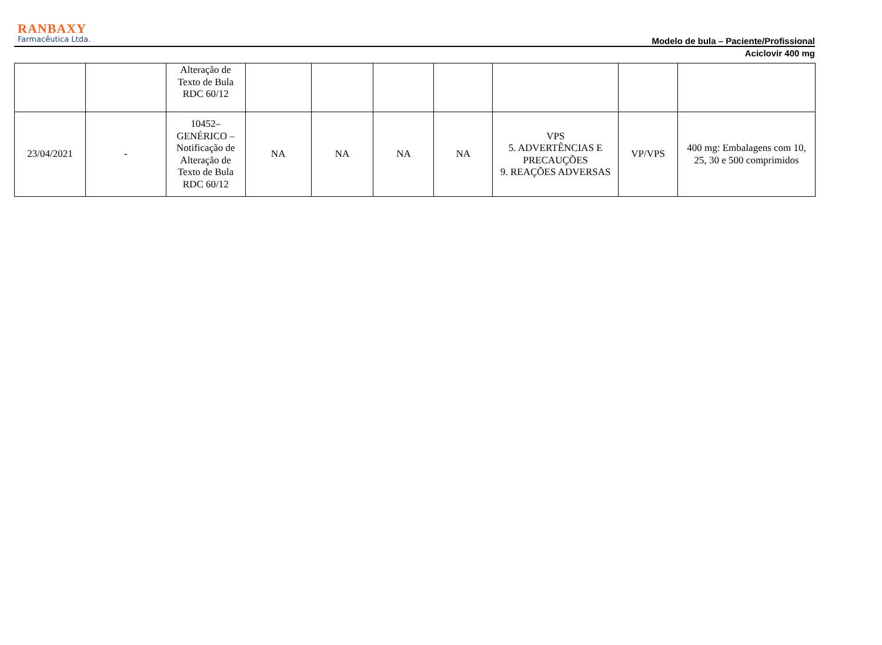RANBAXY
Farmacêutica Ltda.
Modelo de bula – Paciente/Profissional
Aciclovir 400 mg
| | | Alteração de Texto de Bula RDC 60/12 | | | | | | | |
| 23/04/2021 | - | 10452– GENÉRICO – Notificação de Alteração de Texto de Bula RDC 60/12 | NA | NA | NA | NA | VPS 5. ADVERTÊNCIAS E PRECAUÇÕES 9. REAÇÕES ADVERSAS | VP/VPS | 400 mg: Embalagens com 10, 25, 30 e 500 comprimidos |